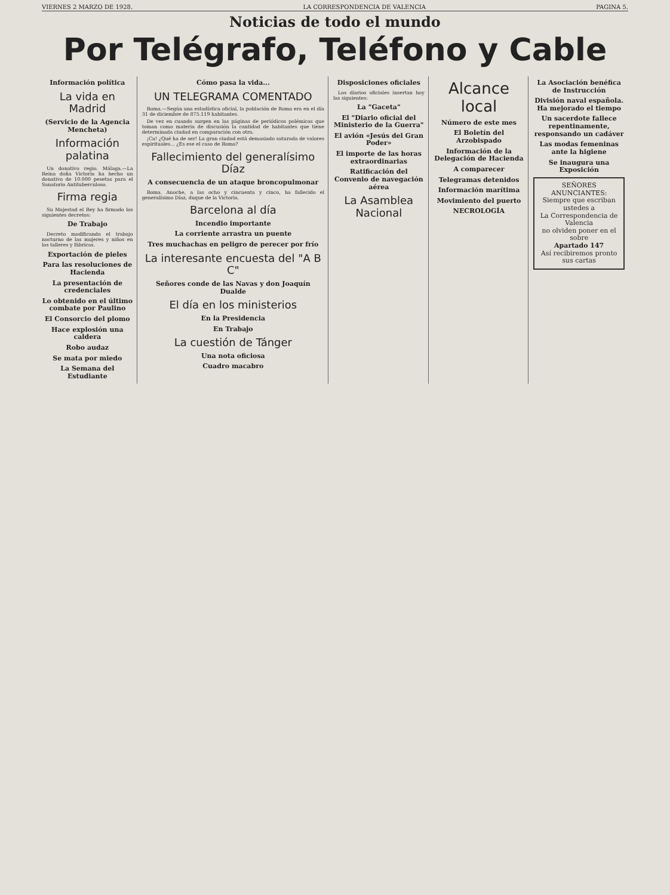VIERNES 2 MARZO DE 1928. LA CORRESPONDENCIA DE VALENCIA PAGINA 5.
Noticias de todo el mundo
Por Telégrafo, Teléfono y Cable
Información política
La vida en Madrid
(Servicio de la Agencia Mencheta)
Información palatina
Un donativo regio. Málaga.—La Reina doña Victoria ha hecho un donativo de 10.000 pesetas para el Sanatorio Antituberculoso.
Firma regia
Su Majestad el Rey ha firmado los siguientes decretos:
De Trabajo
Decreto modificando el trabajo nocturno de las mujeres y niños en los talleres y fábricas.
Exportación de pieles
Para las resoluciones de Hacienda
La presentación de credenciales
Lo obtenido en el último combate por Paulino
El Consorcio del plomo
Hace explosión una caldera
Robo audaz
Se mata por miedo
La Semana del Estudiante
Cómo pasa la vida...
UN TELEGRAMA COMENTADO
Roma.—Según una estadística oficial, la población de Roma era en el día 31 de diciembre de 875.119 habitantes.
De vez en cuando surgen en las páginas de periódicos polémicas que toman como materia de discusión la cantidad de habitantes que tiene determinada ciudad en comparación con otra.
¡Ca! ¿Qué ha de ser! La gran ciudad está demasiado saturada de valores espirituales... ¿Es ese el caso de Roma?
Fallecimiento del generalísimo Díaz
A consecuencia de un ataque broncopulmonar
Roma. Anoche, a las ocho y cincuenta y cinco, ha fallecido el generalísimo Díaz, duque de la Victoria.
Barcelona al día
Incendio importante
La corriente arrastra un puente
Tres muchachas en peligro de perecer por frío
La interesante encuesta del "A B C"
Señores conde de las Navas y don Joaquín Dualde
El día en los ministerios
En la Presidencia
En Trabajo
La cuestión de Tánger
Una nota oficiosa
Cuadro macabro
Disposiciones oficiales
Los diarios oficiales insertan hoy las siguientes:
La "Gaceta"
El "Diario oficial del Ministerio de la Guerra"
El avión «Jesús del Gran Poder»
El importe de las horas extraordinarias
Ratificación del Convenio de navegación aérea
La Asamblea Nacional
Alcance local
Número de este mes
El Boletín del Arzobispado
Información de la Delegación de Hacienda
A comparecer
Telegramas detenidos
Información marítima
Movimiento del puerto
NECROLOGÍA
La Asociación benéfica de Instrucción
División naval española. Ha mejorado el tiempo
Un sacerdote fallece repentinamente, responsando un cadáver
Las modas femeninas ante la higiene
Se inaugura una Exposición
SEÑORES ANUNCIANTES:
Siempre que escriban ustedes a
La Correspondencia de Valencia
no olviden poner en el sobre
Apartado 147
Así recibiremos pronto sus cartas